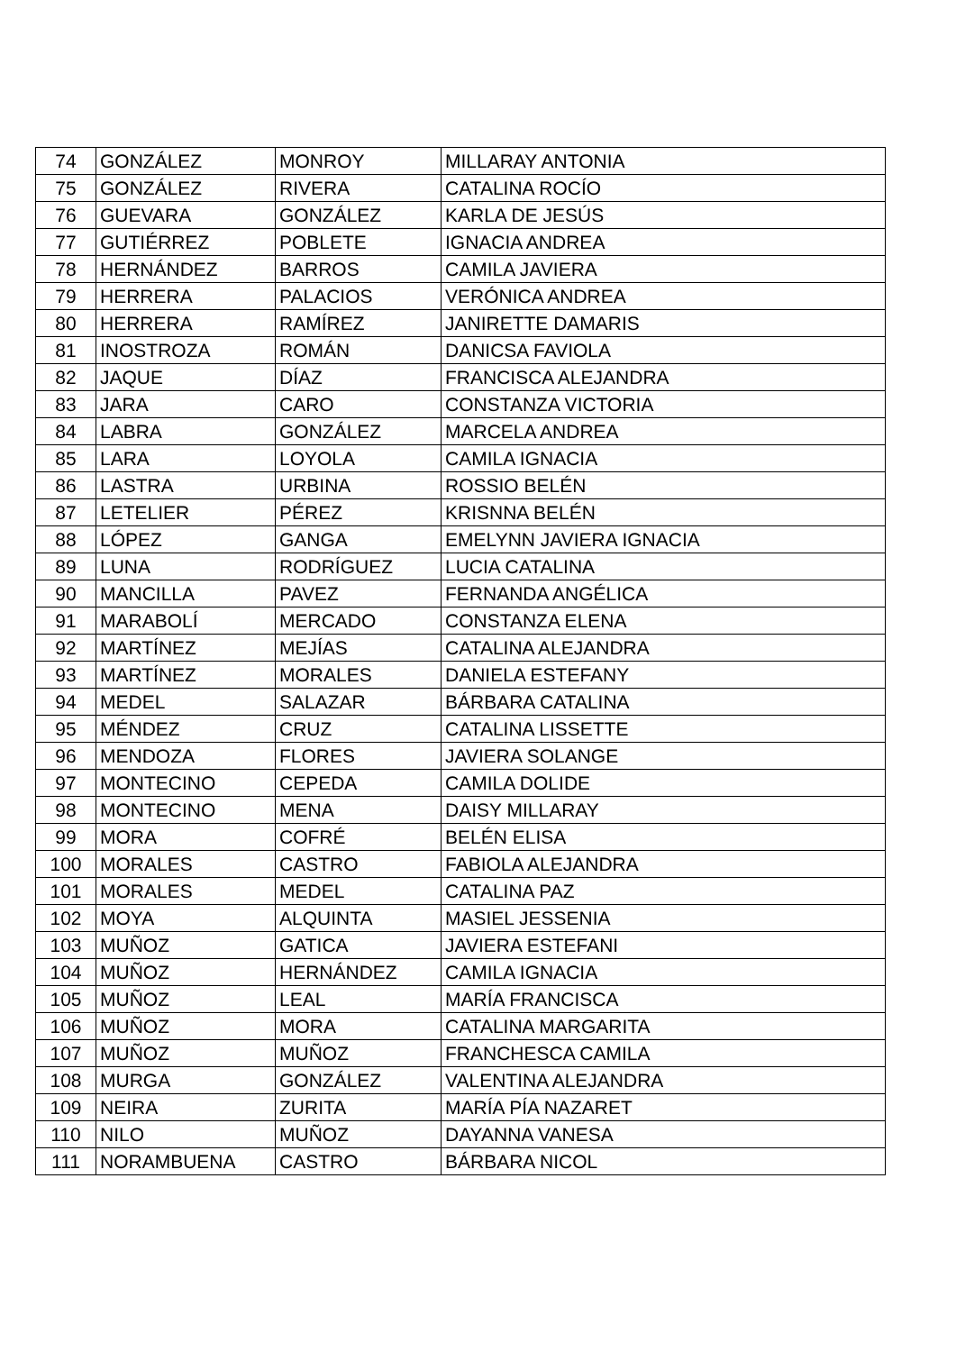| 74 | GONZÁLEZ | MONROY | MILLARAY ANTONIA |
| 75 | GONZÁLEZ | RIVERA | CATALINA ROCÍO |
| 76 | GUEVARA | GONZÁLEZ | KARLA DE JESÚS |
| 77 | GUTIÉRREZ | POBLETE | IGNACIA ANDREA |
| 78 | HERNÁNDEZ | BARROS | CAMILA JAVIERA |
| 79 | HERRERA | PALACIOS | VERÓNICA ANDREA |
| 80 | HERRERA | RAMÍREZ | JANIRETTE DAMARIS |
| 81 | INOSTROZA | ROMÁN | DANICSA FAVIOLA |
| 82 | JAQUE | DÍAZ | FRANCISCA ALEJANDRA |
| 83 | JARA | CARO | CONSTANZA VICTORIA |
| 84 | LABRA | GONZÁLEZ | MARCELA ANDREA |
| 85 | LARA | LOYOLA | CAMILA IGNACIA |
| 86 | LASTRA | URBINA | ROSSIO BELÉN |
| 87 | LETELIER | PÉREZ | KRISNNA BELÉN |
| 88 | LÓPEZ | GANGA | EMELYNN JAVIERA IGNACIA |
| 89 | LUNA | RODRÍGUEZ | LUCIA CATALINA |
| 90 | MANCILLA | PAVEZ | FERNANDA ANGÉLICA |
| 91 | MARABOLÍ | MERCADO | CONSTANZA ELENA |
| 92 | MARTÍNEZ | MEJÍAS | CATALINA ALEJANDRA |
| 93 | MARTÍNEZ | MORALES | DANIELA ESTEFANY |
| 94 | MEDEL | SALAZAR | BÁRBARA CATALINA |
| 95 | MÉNDEZ | CRUZ | CATALINA LISSETTE |
| 96 | MENDOZA | FLORES | JAVIERA SOLANGE |
| 97 | MONTECINO | CEPEDA | CAMILA DOLIDE |
| 98 | MONTECINO | MENA | DAISY MILLARAY |
| 99 | MORA | COFRÉ | BELÉN ELISA |
| 100 | MORALES | CASTRO | FABIOLA ALEJANDRA |
| 101 | MORALES | MEDEL | CATALINA PAZ |
| 102 | MOYA | ALQUINTA | MASIEL JESSENIA |
| 103 | MUÑOZ | GATICA | JAVIERA ESTEFANI |
| 104 | MUÑOZ | HERNÁNDEZ | CAMILA IGNACIA |
| 105 | MUÑOZ | LEAL | MARÍA FRANCISCA |
| 106 | MUÑOZ | MORA | CATALINA MARGARITA |
| 107 | MUÑOZ | MUÑOZ | FRANCHESCA CAMILA |
| 108 | MURGA | GONZÁLEZ | VALENTINA ALEJANDRA |
| 109 | NEIRA | ZURITA | MARÍA PÍA NAZARET |
| 110 | NILO | MUÑOZ | DAYANNA VANESA |
| 111 | NORAMBUENA | CASTRO | BÁRBARA NICOL |